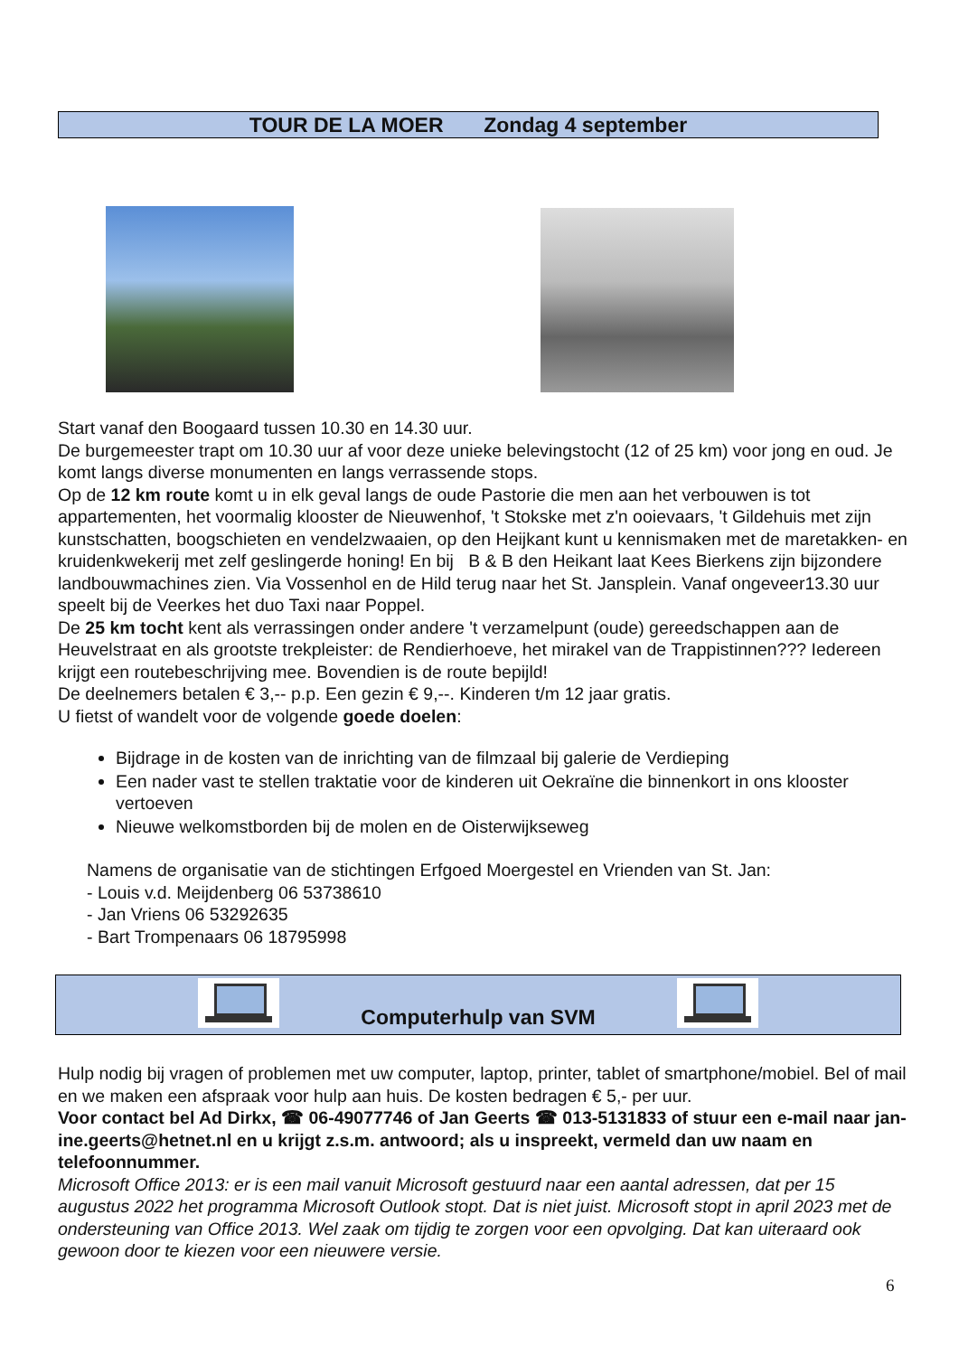TOUR DE LA MOER Zondag 4 september
Start vanaf den Boogaard tussen 10.30 en 14.30 uur.
De burgemeester trapt om 10.30 uur af voor deze unieke belevingstocht (12 of 25 km) voor jong en oud. Je komt langs diverse monumenten en langs verrassende stops.
Op de 12 km route komt u in elk geval langs de oude Pastorie die men aan het verbouwen is tot appartementen, het voormalig klooster de Nieuwenhof, 't Stokske met z'n ooievaars, 't Gildehuis met zijn kunstschatten, boogschieten en vendelzwaaien, op den Heijkant kunt u kennismaken met de maretakken- en kruidenkwekerij met zelf geslingerde honing! En bij B & B den Heikant laat Kees Bierkens zijn bijzondere landbouwmachines zien. Via Vossenhol en de Hild terug naar het St. Jansplein. Vanaf ongeveer13.30 uur speelt bij de Veerkes het duo Taxi naar Poppel.
De 25 km tocht kent als verrassingen onder andere 't verzamelpunt (oude) gereedschappen aan de Heuvelstraat en als grootste trekpleister: de Rendierhoeve, het mirakel van de Trappistinnen??? Iedereen krijgt een routebeschrijving mee. Bovendien is de route bepijld!
De deelnemers betalen € 3,-- p.p. Een gezin € 9,--. Kinderen t/m 12 jaar gratis.
U fietst of wandelt voor de volgende goede doelen:
Bijdrage in de kosten van de inrichting van de filmzaal bij galerie de Verdieping
Een nader vast te stellen traktatie voor de kinderen uit Oekraïne die binnenkort in ons klooster vertoeven
Nieuwe welkomstborden bij de molen en de Oisterwijkseweg
Namens de organisatie van de stichtingen Erfgoed Moergestel en Vrienden van St. Jan:
- Louis v.d. Meijdenberg 06 53738610
- Jan Vriens 06 53292635
- Bart Trompenaars 06 18795998
Computerhulp van SVM
Hulp nodig bij vragen of problemen met uw computer, laptop, printer, tablet of smartphone/mobiel. Bel of mail en we maken een afspraak voor hulp aan huis. De kosten bedragen € 5,- per uur.
Voor contact bel Ad Dirkx, ☎ 06-49077746 of Jan Geerts ☎ 013-5131833 of stuur een e-mail naar jan-ine.geerts@hetnet.nl en u krijgt z.s.m. antwoord; als u inspreekt, vermeld dan uw naam en telefoonnummer.
Microsoft Office 2013: er is een mail vanuit Microsoft gestuurd naar een aantal adressen, dat per 15 augustus 2022 het programma Microsoft Outlook stopt. Dat is niet juist. Microsoft stopt in april 2023 met de ondersteuning van Office 2013. Wel zaak om tijdig te zorgen voor een opvolging. Dat kan uiteraard ook gewoon door te kiezen voor een nieuwere versie.
6